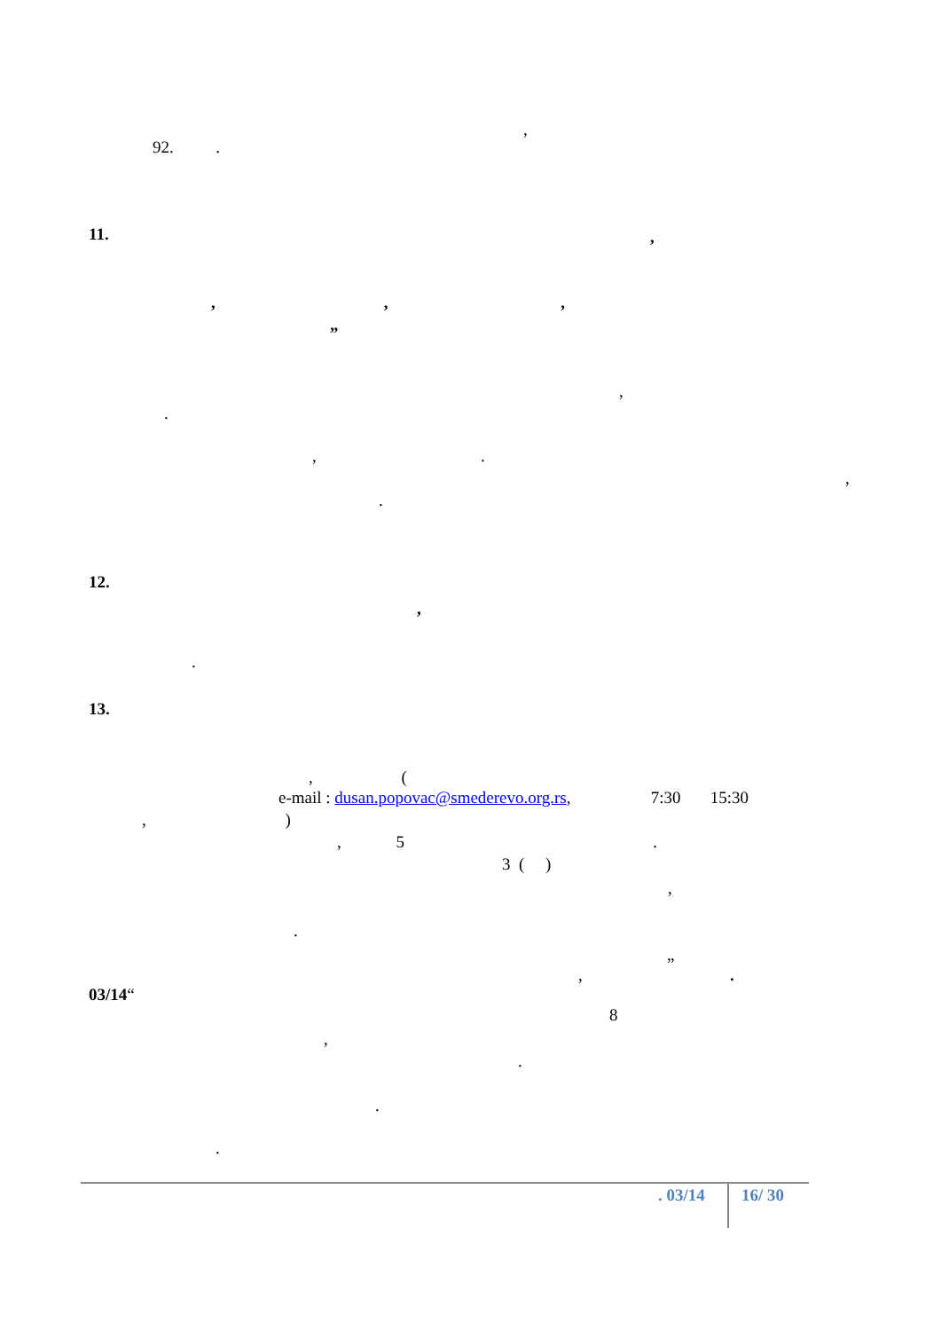,
92. .
11.
,
, , ,
„
,
.
, .
,
.
12.
,
.
13.
, (
e-mail : dusan.popovac@smederevo.org.rs, 7:30 15:30
, )
, 5 .
3 ( )
,
.
„
, .
03/14“
8
,
.
.
.
. 03/14
16/ 30